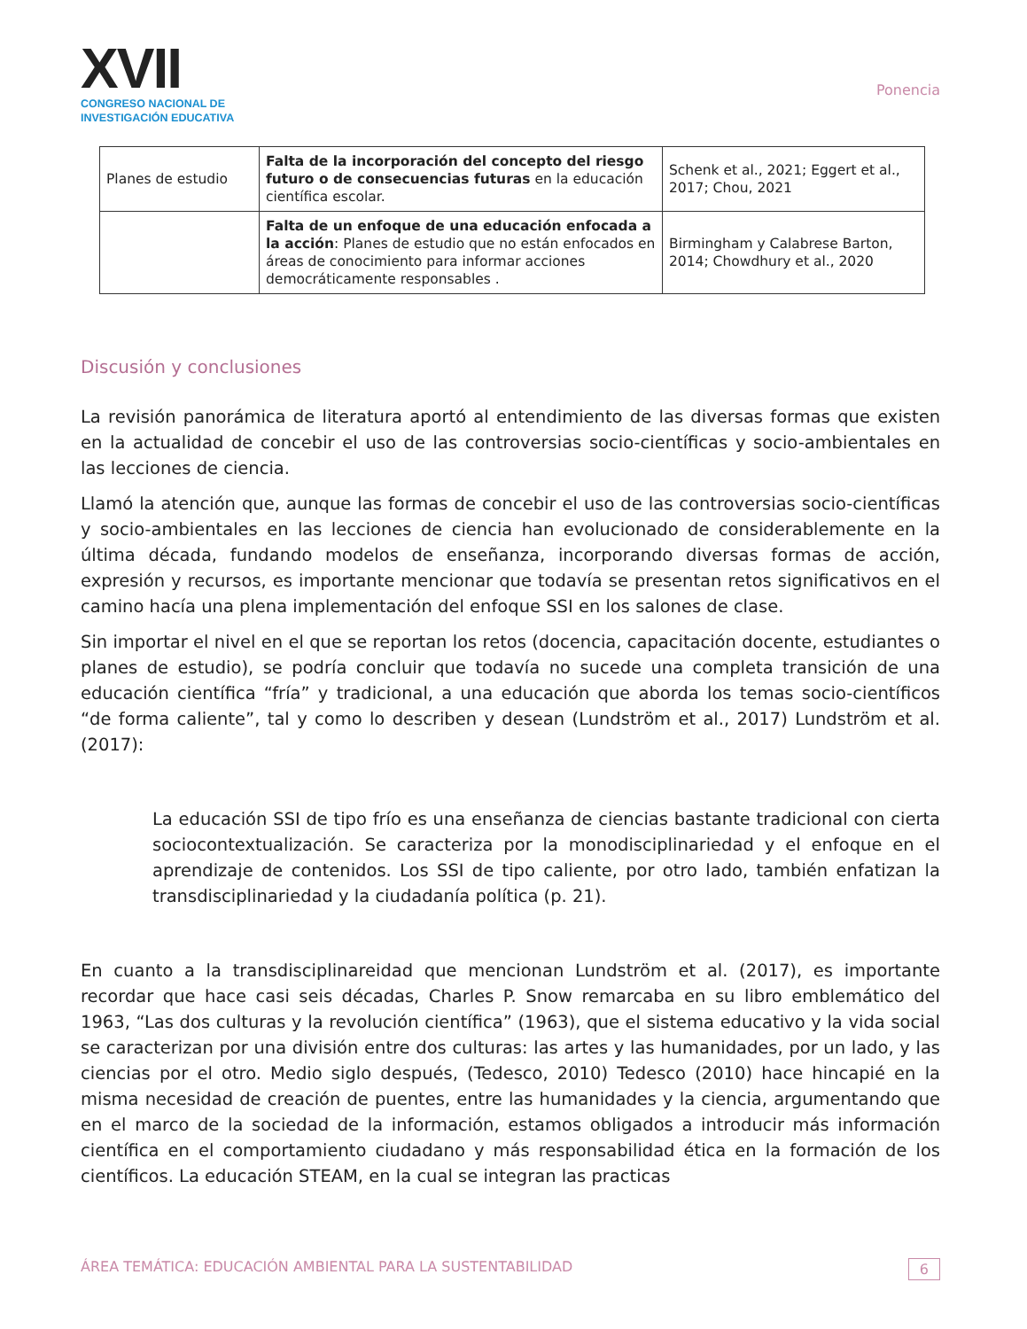XVII
CONGRESO NACIONAL DE
INVESTIGACIÓN EDUCATIVA
Ponencia
| Planes de estudio | Falta de la incorporación del concepto del riesgo futuro o de consecuencias futuras en la educación científica escolar. | Schenk et al., 2021; Eggert et al., 2017; Chou, 2021 |
| | Falta de un enfoque de una educación enfocada a la acción : Planes de estudio que no están enfocados en áreas de conocimiento para informar acciones democráticamente responsables . | Birmingham y Calabrese Barton, 2014; Chowdhury et al., 2020 |
Discusión y conclusiones
La revisión panorámica de literatura aportó al entendimiento de las diversas formas que existen en la actualidad de concebir el uso de las controversias socio-científicas y socio-ambientales en las lecciones de ciencia.
Llamó la atención que, aunque las formas de concebir el uso de las controversias socio-científicas y socio-ambientales en las lecciones de ciencia han evolucionado de considerablemente en la última década, fundando modelos de enseñanza, incorporando diversas formas de acción, expresión y recursos, es importante mencionar que todavía se presentan retos significativos en el camino hacía una plena implementación del enfoque SSI en los salones de clase.
Sin importar el nivel en el que se reportan los retos (docencia, capacitación docente, estudiantes o planes de estudio), se podría concluir que todavía no sucede una completa transición de una educación científica “fría” y tradicional, a una educación que aborda los temas socio-científicos “de forma caliente”, tal y como lo describen y desean (Lundström et al., 2017) Lundström et al. (2017):
La educación SSI de tipo frío es una enseñanza de ciencias bastante tradicional con cierta sociocontextualización. Se caracteriza por la monodisciplinariedad y el enfoque en el aprendizaje de contenidos. Los SSI de tipo caliente, por otro lado, también enfatizan la transdisciplinariedad y la ciudadanía política (p. 21).
En cuanto a la transdisciplinareidad que mencionan Lundström et al. (2017), es importante recordar que hace casi seis décadas, Charles P. Snow remarcaba en su libro emblemático del 1963, “Las dos culturas y la revolución científica” (1963), que el sistema educativo y la vida social se caracterizan por una división entre dos culturas: las artes y las humanidades, por un lado, y las ciencias por el otro. Medio siglo después, (Tedesco, 2010) Tedesco (2010) hace hincapié en la misma necesidad de creación de puentes, entre las humanidades y la ciencia, argumentando que en el marco de la sociedad de la información, estamos obligados a introducir más información científica en el comportamiento ciudadano y más responsabilidad ética en la formación de los científicos. La educación STEAM, en la cual se integran las practicas
ÁREA TEMÁTICA: EDUCACIÓN AMBIENTAL PARA LA SUSTENTABILIDAD 6